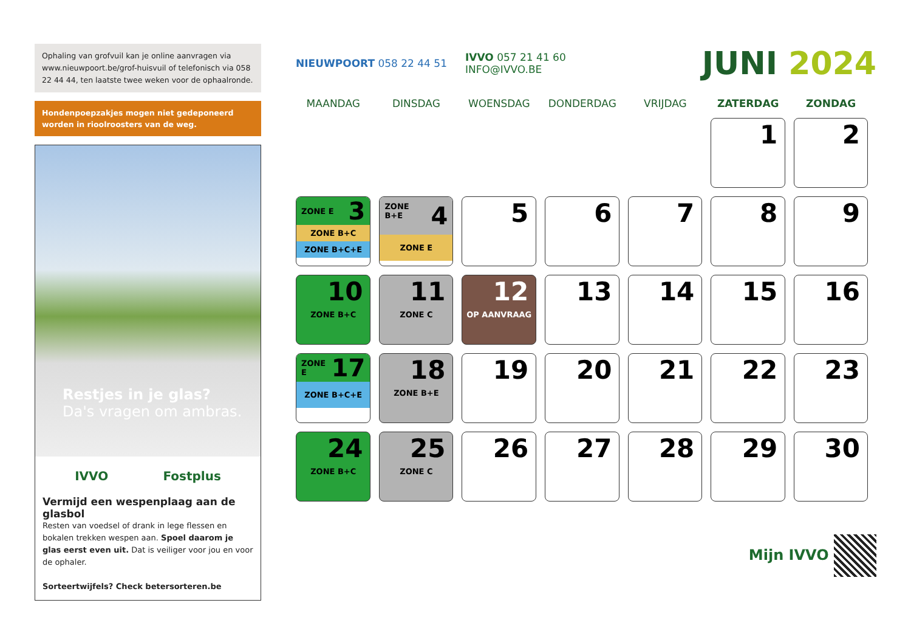Ophaling van grofvuil kan je online aanvragen via www.nieuwpoort.be/grof-huisvuil of telefonisch via 058 22 44 44, ten laatste twee weken voor de ophaalronde.
Hondenpoepzakjes mogen niet gedeponeerd worden in rioolroosters van de weg.
Restjes in je glas?
Da's vragen om ambras.
IVVO Fostplus
Vermijd een wespenplaag aan de glasbol
Resten van voedsel of drank in lege flessen en bokalen trekken wespen aan. Spoel daarom je glas eerst even uit. Dat is veiliger voor jou en voor de ophaler.
Sorteertwijfels? Check betersorteren.be
NIEUWPOORT 058 22 44 51 IVVO 057 21 41 60
INFO@IVVO.BE
JUNI 2024
| MAANDAG | DINSDAG | WOENSDAG | DONDERDAG | VRIJDAG | ZATERDAG | ZONDAG |
| --- | --- | --- | --- | --- | --- | --- |
| | | | | | 1 | 2 |
| ZONE E 3 ZONE B+C ZONE B+C+E | ZONE B+E 4 ZONE E | 5 | 6 | 7 | 8 | 9 |
| 10 ZONE B+C | 11 ZONE C | 12 OP AANVRAAG | 13 | 14 | 15 | 16 |
| ZONE E 17 ZONE B+C+E | 18 ZONE B+E | 19 | 20 | 21 | 22 | 23 |
| 24 ZONE B+C | 25 ZONE C | 26 | 27 | 28 | 29 | 30 |
Mijn IVVO